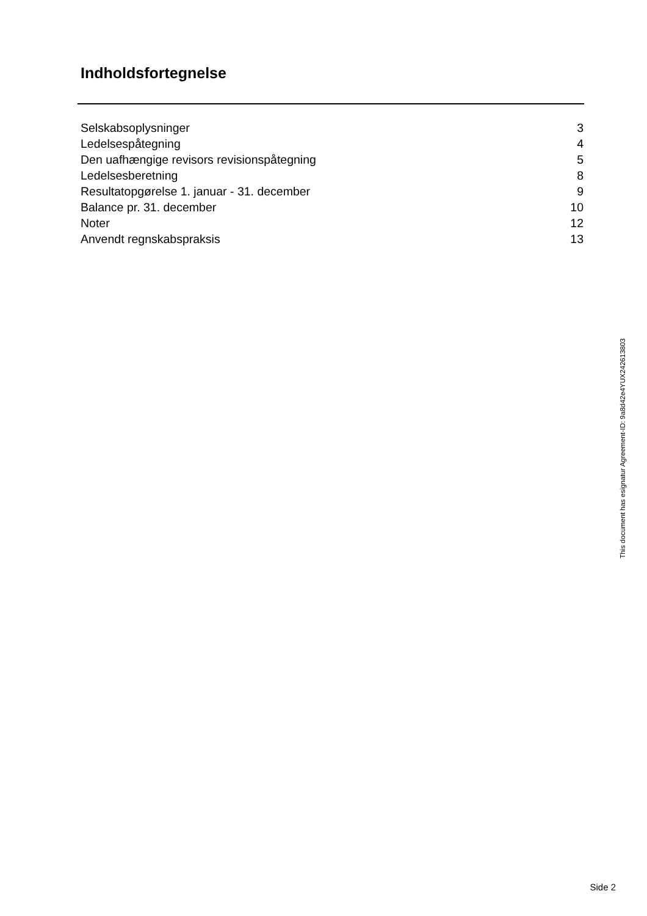Indholdsfortegnelse
| Selskabsoplysninger | 3 |
| Ledelsespåtegning | 4 |
| Den uafhængige revisors revisionspåtegning | 5 |
| Ledelsesberetning | 8 |
| Resultatopgørelse 1. januar - 31. december | 9 |
| Balance pr. 31. december | 10 |
| Noter | 12 |
| Anvendt regnskabspraksis | 13 |
This document has esignatur Agreement-ID: 9a8d42e4YUX242613803
Side 2